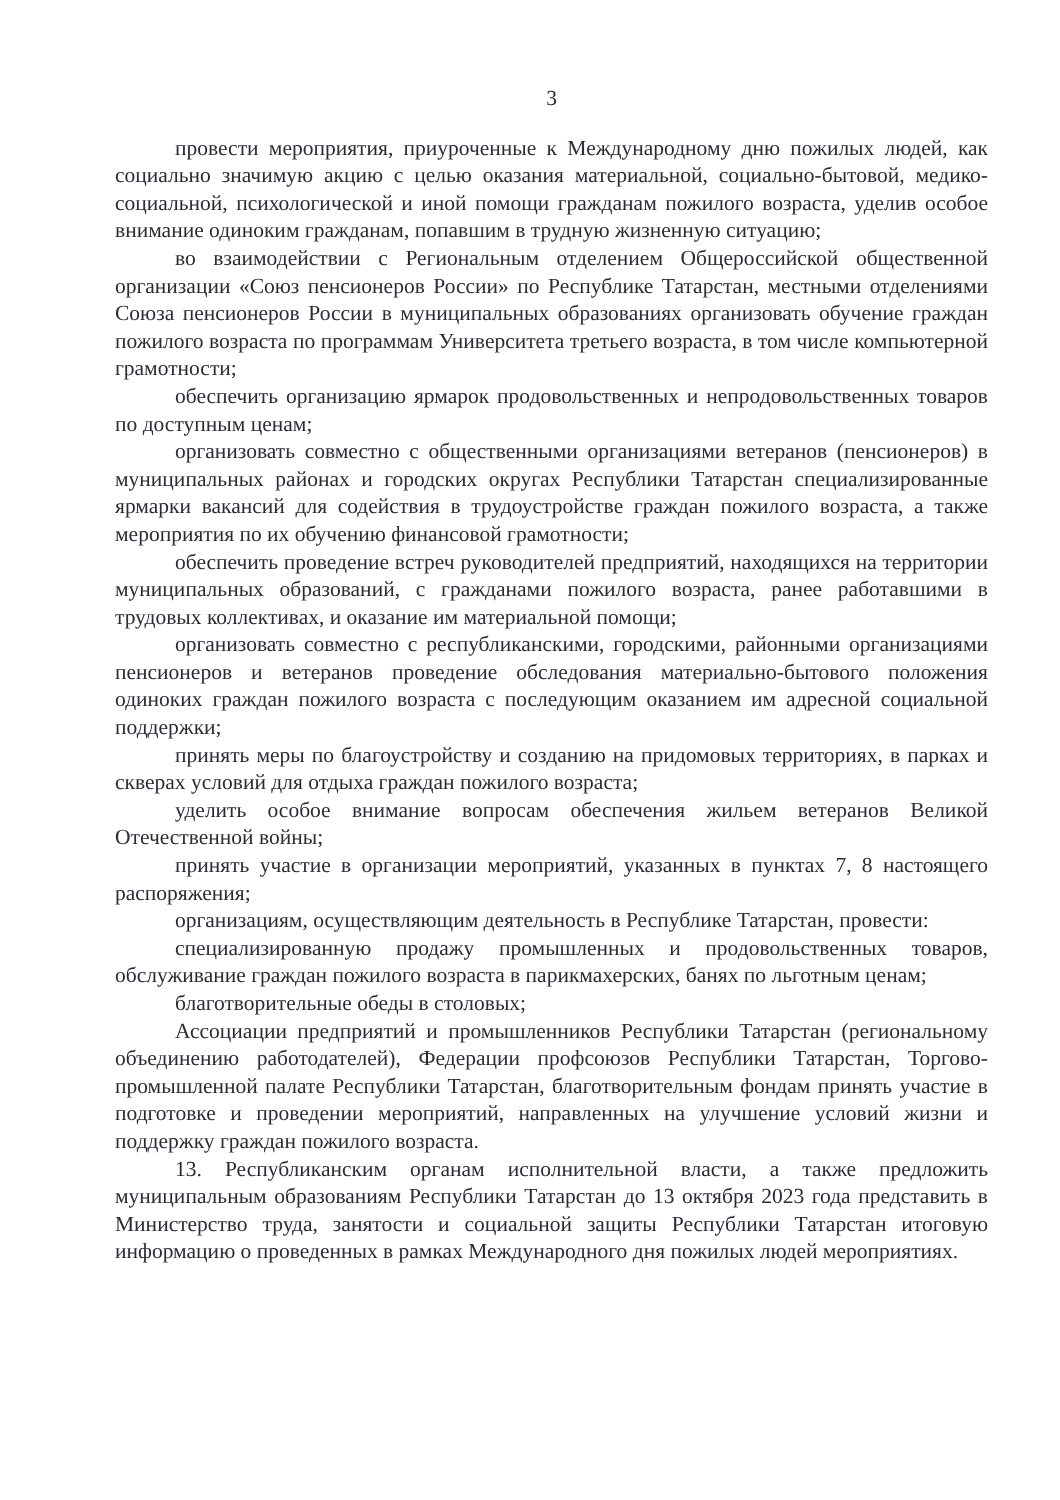3
провести мероприятия, приуроченные к Международному дню пожилых людей, как социально значимую акцию с целью оказания материальной, социально-бытовой, медико-социальной, психологической и иной помощи гражданам пожилого возраста, уделив особое внимание одиноким гражданам, попавшим в трудную жизненную ситуацию;
во взаимодействии с Региональным отделением Общероссийской общественной организации «Союз пенсионеров России» по Республике Татарстан, местными отделениями Союза пенсионеров России в муниципальных образованиях организовать обучение граждан пожилого возраста по программам Университета третьего возраста, в том числе компьютерной грамотности;
обеспечить организацию ярмарок продовольственных и непродовольственных товаров по доступным ценам;
организовать совместно с общественными организациями ветеранов (пенсионеров) в муниципальных районах и городских округах Республики Татарстан специализированные ярмарки вакансий для содействия в трудоустройстве граждан пожилого возраста, а также мероприятия по их обучению финансовой грамотности;
обеспечить проведение встреч руководителей предприятий, находящихся на территории муниципальных образований, с гражданами пожилого возраста, ранее работавшими в трудовых коллективах, и оказание им материальной помощи;
организовать совместно с республиканскими, городскими, районными организациями пенсионеров и ветеранов проведение обследования материально-бытового положения одиноких граждан пожилого возраста с последующим оказанием им адресной социальной поддержки;
принять меры по благоустройству и созданию на придомовых территориях, в парках и скверах условий для отдыха граждан пожилого возраста;
уделить особое внимание вопросам обеспечения жильем ветеранов Великой Отечественной войны;
принять участие в организации мероприятий, указанных в пунктах 7, 8 настоящего распоряжения;
организациям, осуществляющим деятельность в Республике Татарстан, провести:
специализированную продажу промышленных и продовольственных товаров, обслуживание граждан пожилого возраста в парикмахерских, банях по льготным ценам;
благотворительные обеды в столовых;
Ассоциации предприятий и промышленников Республики Татарстан (региональному объединению работодателей), Федерации профсоюзов Республики Татарстан, Торгово-промышленной палате Республики Татарстан, благотворительным фондам принять участие в подготовке и проведении мероприятий, направленных на улучшение условий жизни и поддержку граждан пожилого возраста.
13. Республиканским органам исполнительной власти, а также предложить муниципальным образованиям Республики Татарстан до 13 октября 2023 года представить в Министерство труда, занятости и социальной защиты Республики Татарстан итоговую информацию о проведенных в рамках Международного дня пожилых людей мероприятиях.